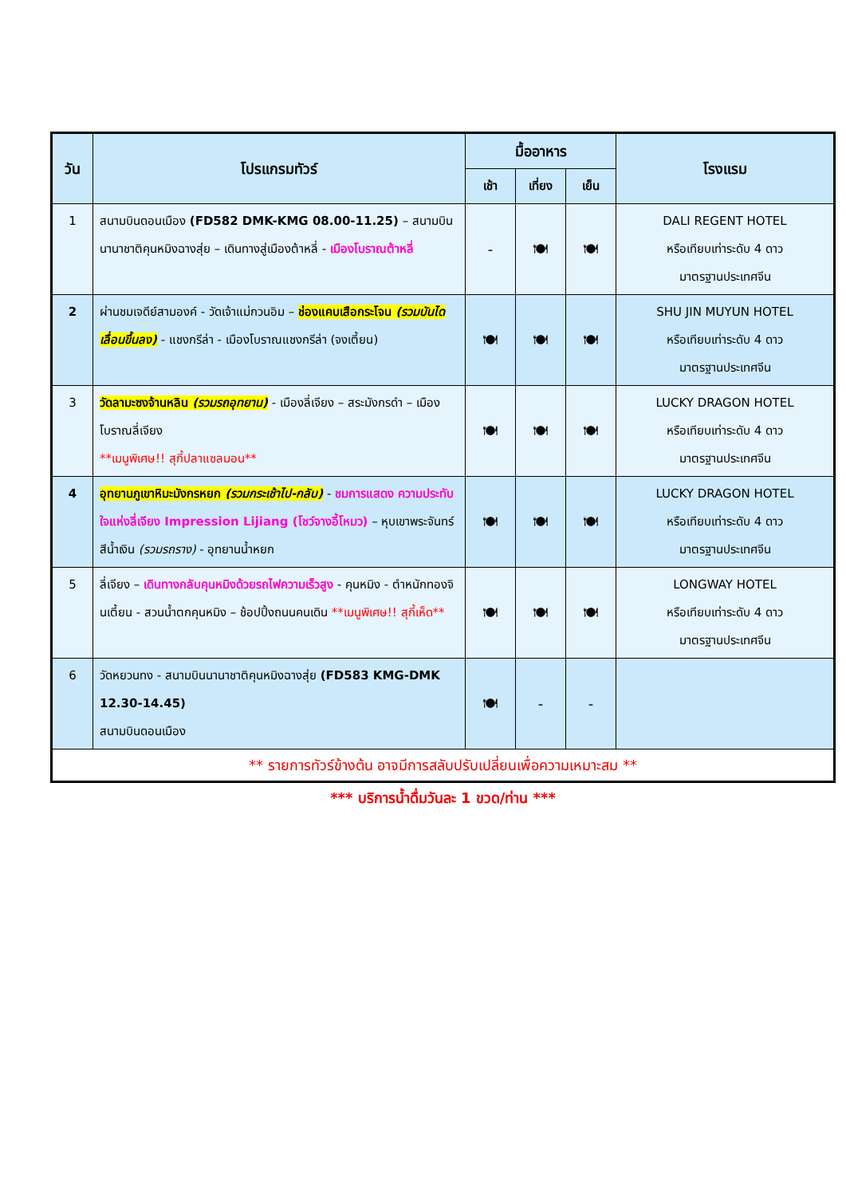| วัน | โปรแกรมทัวร์ | มื้ออาหาร | | | โรงแรม |
| --- | --- | --- | --- | --- | --- |
| | | เช้า | เที่ยง | เย็น | |
| 1 | สนามบินดอนเมือง (FD582 DMK-KMG 08.00-11.25) – สนามบินนานาชาติคุนหมิงฉางสุ่ย – เดินทางสู่เมืองต้าหลี่ - เมืองโบราณต้าหลี่ | - | 🍽 | 🍽 | DALI REGENT HOTEL หรือเทียบเท่าระดับ 4 ดาว มาตรฐานประเทศจีน |
| 2 | ผ่านชมเจดีย์สามองค์ - วัดเจ้าแม่กวนอิม – ช่องแคบเสือกระโจน (รวมบันไดเลื่อนขึ้นลง) - แชงกรีล่า - เมืองโบราณแชงกรีล่า (จงเตี้ยน) | 🍽 | 🍽 | 🍽 | SHU JIN MUYUN HOTEL หรือเทียบเท่าระดับ 4 ดาว มาตรฐานประเทศจีน |
| 3 | วัดลามะซงจ้านหลิน (รวมรถอุทยาน) - เมืองลี่เจียง – สระมังกรดำ – เมืองโบราณลี่เจียง **เมนูพิเศษ!! สุกี้ปลาแซลมอน** | 🍽 | 🍽 | 🍽 | LUCKY DRAGON HOTEL หรือเทียบเท่าระดับ 4 ดาว มาตรฐานประเทศจีน |
| 4 | อุทยานภูเขาหิมะมังกรหยก (รวมกระเช้าไป-กลับ) - ชมการแสดง ความประทับใจแห่งลี่เจียง Impression Lijiang (โชว์จางอี้โหมว) – หุบเขาพระจันทร์สีน้ำเงิน (รวมรถราง) - อุทยานน้ำหยก | 🍽 | 🍽 | 🍽 | LUCKY DRAGON HOTEL หรือเทียบเท่าระดับ 4 ดาว มาตรฐานประเทศจีน |
| 5 | ลี่เจียง – เดินทางกลับคุนหมิงด้วยรถไฟความเร็วสูง - คุนหมิง - ตำหนักทองจินเตี้ยน - สวนน้ำตกคุนหมิง – ช้อปปิ้งถนนคนเดิน **เมนูพิเศษ!! สุกี้เห็ด** | 🍽 | 🍽 | 🍽 | LONGWAY HOTEL หรือเทียบเท่าระดับ 4 ดาว มาตรฐานประเทศจีน |
| 6 | วัดหยวนทง - สนามบินนานาชาติคุนหมิงฉางสุ่ย (FD583 KMG-DMK 12.30-14.45) สนามบินดอนเมือง | 🍽 | - | - | |
| ** รายการทัวร์ข้างต้น อาจมีการสลับปรับเปลี่ยนเพื่อความเหมาะสม ** | | | | | |
*** บริการน้ำดื่มวันละ 1 ขวด/ท่าน ***